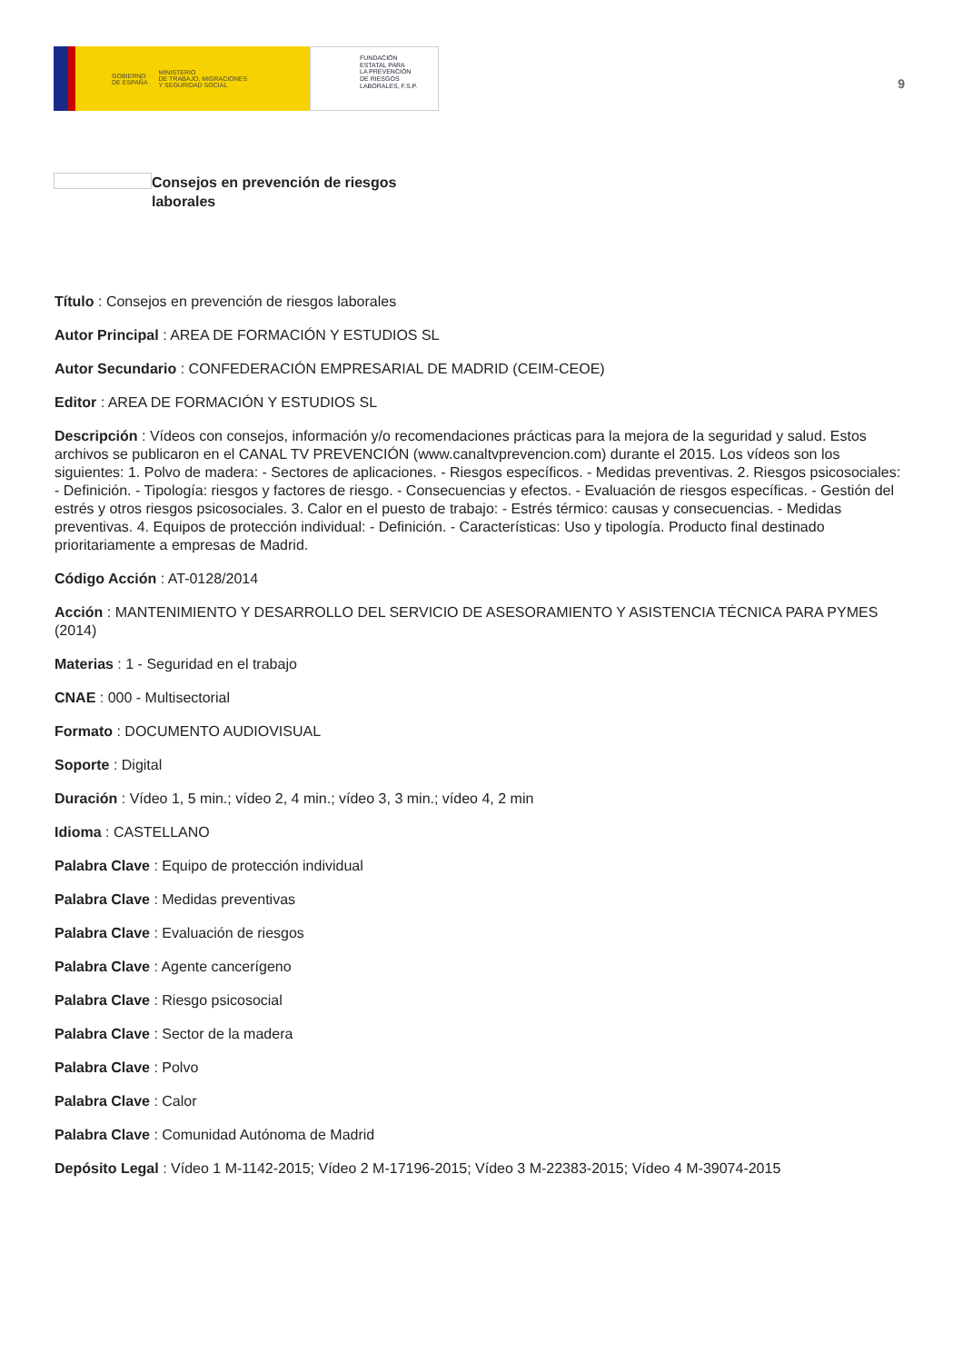GOBIERNO
DE ESPAÑA MINISTERIO
DE TRABAJO, MIGRACIONES
Y SEGURIDAD SOCIAL
FUNDACIÓN
ESTATAL PARA
LA PREVENCIÓN
DE RIESGOS
LABORALES, F.S.P.
9
Consejos en prevención de riesgos laborales
Título : Consejos en prevención de riesgos laborales
Autor Principal : AREA DE FORMACIÓN Y ESTUDIOS SL
Autor Secundario : CONFEDERACIÓN EMPRESARIAL DE MADRID (CEIM-CEOE)
Editor : AREA DE FORMACIÓN Y ESTUDIOS SL
Descripción : Vídeos con consejos, información y/o recomendaciones prácticas para la mejora de la seguridad y salud. Estos archivos se publicaron en el CANAL TV PREVENCIÓN (www.canaltvprevencion.com) durante el 2015. Los vídeos son los siguientes: 1. Polvo de madera: - Sectores de aplicaciones. - Riesgos específicos. - Medidas preventivas. 2. Riesgos psicosociales: - Definición. - Tipología: riesgos y factores de riesgo. - Consecuencias y efectos. - Evaluación de riesgos específicas. - Gestión del estrés y otros riesgos psicosociales. 3. Calor en el puesto de trabajo: - Estrés térmico: causas y consecuencias. - Medidas preventivas. 4. Equipos de protección individual: - Definición. - Características: Uso y tipología. Producto final destinado prioritariamente a empresas de Madrid.
Código Acción : AT-0128/2014
Acción : MANTENIMIENTO Y DESARROLLO DEL SERVICIO DE ASESORAMIENTO Y ASISTENCIA TÉCNICA PARA PYMES (2014)
Materias : 1 - Seguridad en el trabajo
CNAE : 000 - Multisectorial
Formato : DOCUMENTO AUDIOVISUAL
Soporte : Digital
Duración : Vídeo 1, 5 min.; vídeo 2, 4 min.; vídeo 3, 3 min.; vídeo 4, 2 min
Idioma : CASTELLANO
Palabra Clave : Equipo de protección individual
Palabra Clave : Medidas preventivas
Palabra Clave : Evaluación de riesgos
Palabra Clave : Agente cancerígeno
Palabra Clave : Riesgo psicosocial
Palabra Clave : Sector de la madera
Palabra Clave : Polvo
Palabra Clave : Calor
Palabra Clave : Comunidad Autónoma de Madrid
Depósito Legal : Vídeo 1 M-1142-2015; Vídeo 2 M-17196-2015; Vídeo 3 M-22383-2015; Vídeo 4 M-39074-2015